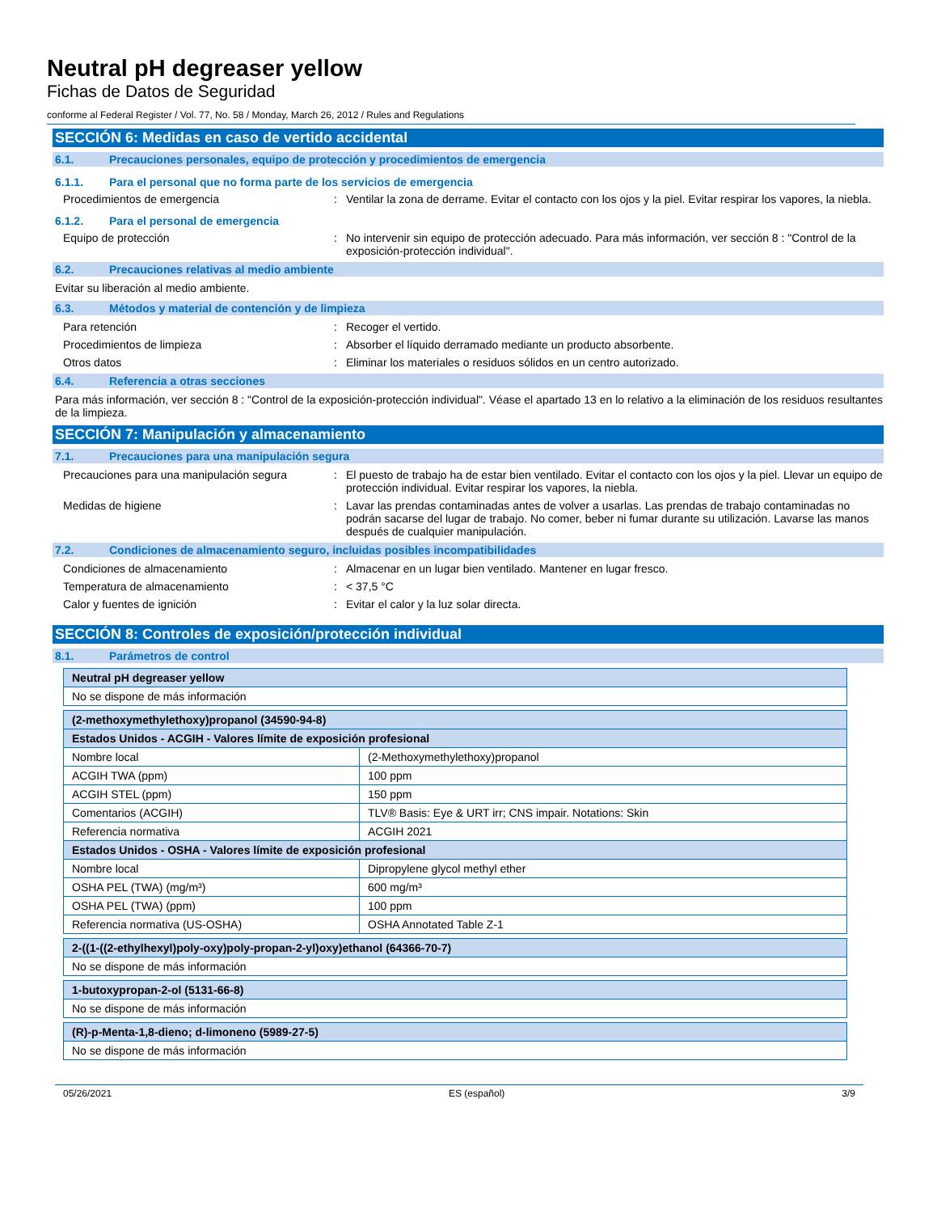Neutral pH degreaser yellow
Fichas de Datos de Seguridad
conforme al Federal Register / Vol. 77, No. 58 / Monday, March 26, 2012 / Rules and Regulations
SECCIÓN 6: Medidas en caso de vertido accidental
6.1. Precauciones personales, equipo de protección y procedimientos de emergencia
6.1.1. Para el personal que no forma parte de los servicios de emergencia
Procedimientos de emergencia: Ventilar la zona de derrame. Evitar el contacto con los ojos y la piel. Evitar respirar los vapores, la niebla.
6.1.2. Para el personal de emergencia
Equipo de protección: No intervenir sin equipo de protección adecuado. Para más información, ver sección 8 : "Control de la exposición-protección individual".
6.2. Precauciones relativas al medio ambiente
Evitar su liberación al medio ambiente.
6.3. Métodos y material de contención y de limpieza
Para retención: Recoger el vertido.
Procedimientos de limpieza: Absorber el líquido derramado mediante un producto absorbente.
Otros datos: Eliminar los materiales o residuos sólidos en un centro autorizado.
6.4. Referencia a otras secciones
Para más información, ver sección 8 : "Control de la exposición-protección individual". Véase el apartado 13 en lo relativo a la eliminación de los residuos resultantes de la limpieza.
SECCIÓN 7: Manipulación y almacenamiento
7.1. Precauciones para una manipulación segura
Precauciones para una manipulación segura: El puesto de trabajo ha de estar bien ventilado. Evitar el contacto con los ojos y la piel. Llevar un equipo de protección individual. Evitar respirar los vapores, la niebla.
Medidas de higiene: Lavar las prendas contaminadas antes de volver a usarlas. Las prendas de trabajo contaminadas no podrán sacarse del lugar de trabajo. No comer, beber ni fumar durante su utilización. Lavarse las manos después de cualquier manipulación.
7.2. Condiciones de almacenamiento seguro, incluidas posibles incompatibilidades
Condiciones de almacenamiento: Almacenar en un lugar bien ventilado. Mantener en lugar fresco.
Temperatura de almacenamiento: < 37,5 °C
Calor y fuentes de ignición: Evitar el calor y la luz solar directa.
SECCIÓN 8: Controles de exposición/protección individual
8.1. Parámetros de control
| Neutral pH degreaser yellow |
| No se dispone de más información |
| (2-methoxymethylethoxy)propanol (34590-94-8) | |
| Estados Unidos - ACGIH - Valores límite de exposición profesional | |
| Nombre local | (2-Methoxymethylethoxy)propanol |
| ACGIH TWA (ppm) | 100 ppm |
| ACGIH STEL (ppm) | 150 ppm |
| Comentarios (ACGIH) | TLV® Basis: Eye & URT irr; CNS impair. Notations: Skin |
| Referencia normativa | ACGIH 2021 |
| Estados Unidos - OSHA - Valores límite de exposición profesional | |
| Nombre local | Dipropylene glycol methyl ether |
| OSHA PEL (TWA) (mg/m³) | 600 mg/m³ |
| OSHA PEL (TWA) (ppm) | 100 ppm |
| Referencia normativa (US-OSHA) | OSHA Annotated Table Z-1 |
| 2-((1-((2-ethylhexyl)poly-oxy)poly-propan-2-yl)oxy)ethanol (64366-70-7) |
| No se dispone de más información |
| 1-butoxypropan-2-ol (5131-66-8) |
| No se dispone de más información |
| (R)-p-Menta-1,8-dieno; d-limoneno (5989-27-5) |
| No se dispone de más información |
05/26/2021 ES (español) 3/9